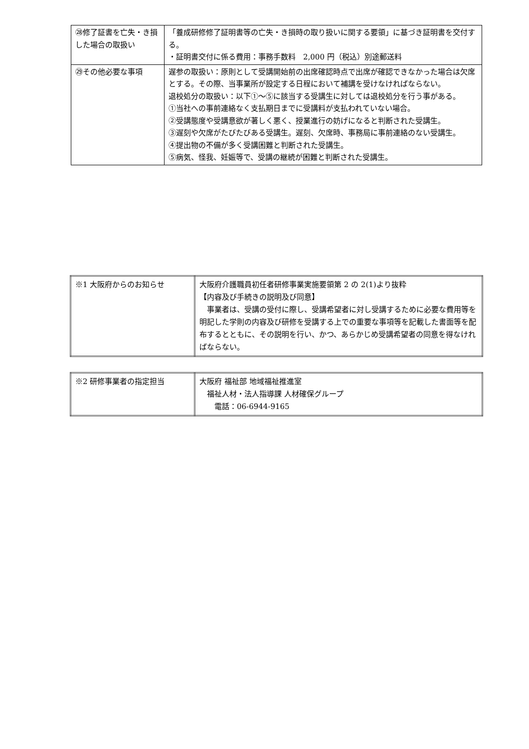| ㉘修了証書を亡失・き損した場合の取扱い | 「養成研修修了証明書等の亡失・き損時の取り扱いに関する要領」に基づき証明書を交付する。 ・証明書交付に係る費用：事務手数料 2,000 円（税込）別途郵送料 |
| ㉙その他必要な事項 | 遅参の取扱い：原則として受講開始前の出席確認時点で出席が確認できなかった場合は欠席とする。その際、当事業所が設定する日程において補講を受けなければならない。 退校処分の取扱い：以下①～⑤に該当する受講生に対しては退校処分を行う事がある。 ①当社への事前連絡なく支払期日までに受講料が支払われていない場合。 ②受講態度や受講意欲が著しく悪く、授業進行の妨げになると判断された受講生。 ③遅刻や欠席がたびたびある受講生。遅刻、欠席時、事務局に事前連絡のない受講生。 ④提出物の不備が多く受講困難と判断された受講生。 ⑤病気、怪我、妊娠等で、受講の継続が困難と判断された受講生。 |
| ※1 大阪府からのお知らせ | 大阪府介護職員初任者研修事業実施要領第 2 の 2(1)より抜粋 【内容及び手続きの説明及び同意】 事業者は、受講の受付に際し、受講希望者に対し受講するために必要な費用等を明記した学則の内容及び研修を受講する上での重要な事項等を記載した書面等を配布するとともに、その説明を行い、かつ、あらかじめ受講希望者の同意を得なければならない。 |
| ※2 研修事業者の指定担当 | 大阪府 福祉部 地域福祉推進室 福祉人材・法人指導課 人材確保グループ 電話：06-6944-9165 |